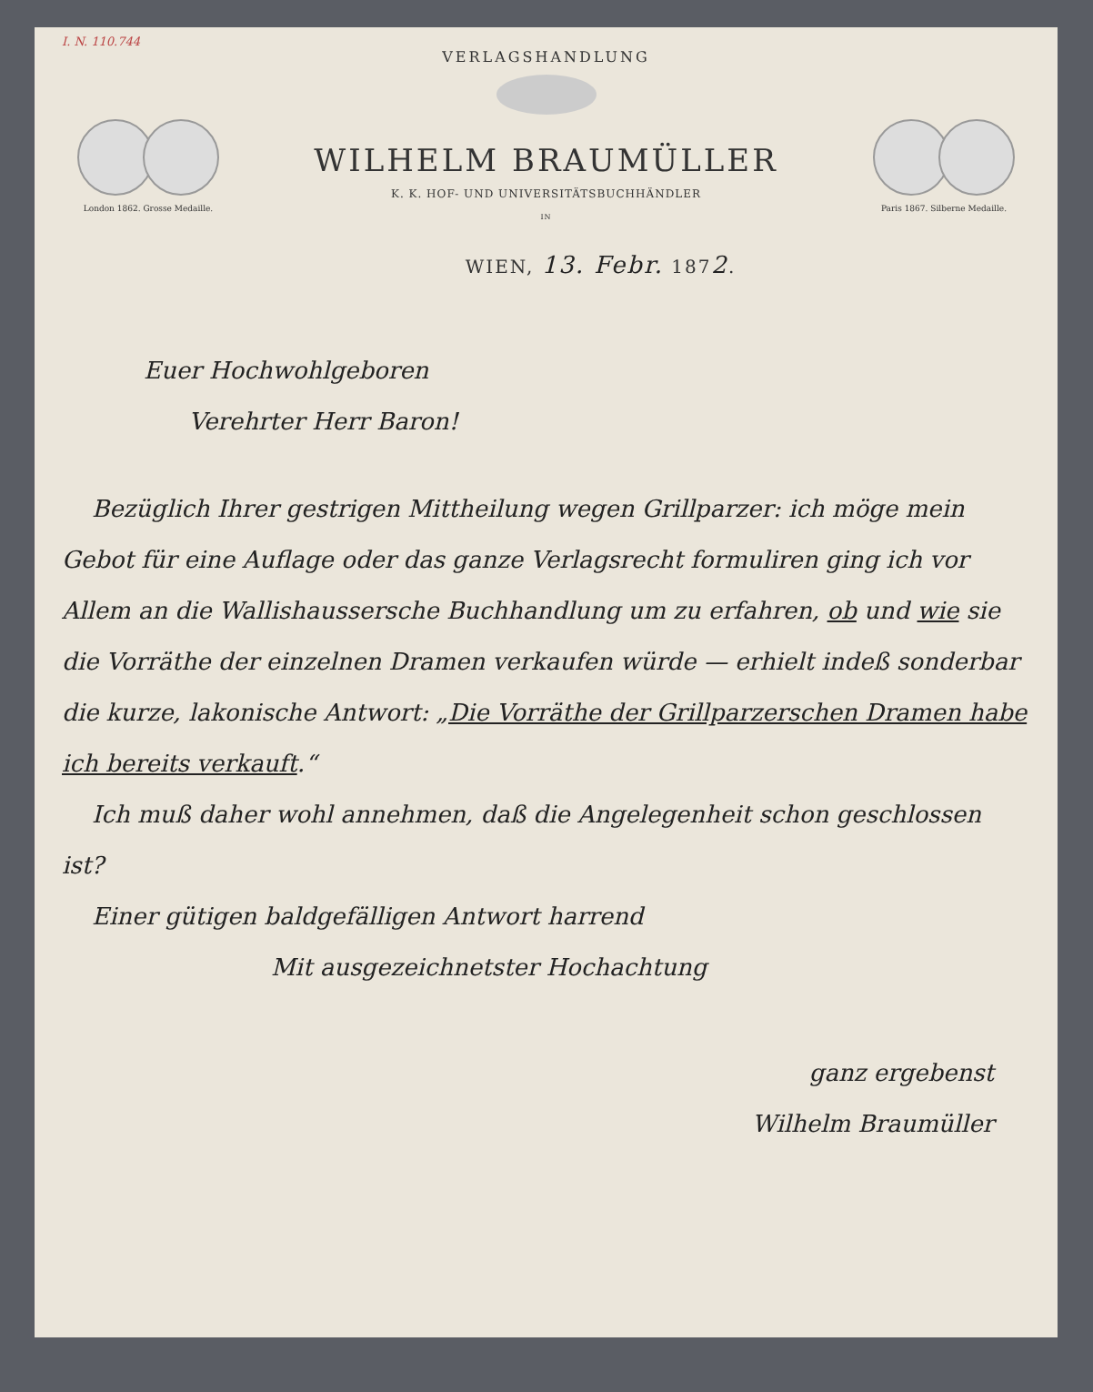I. N. 110.744
London 1862. Grosse Medaille.
VERLAGSHANDLUNG
WILHELM BRAUMÜLLER
K. K. HOF- UND UNIVERSITÄTSBUCHHÄNDLER
IN
Paris 1867. Silberne Medaille.
WIEN, 13. Febr. 1872.
Euer Hochwohlgeboren
Verehrter Herr Baron!
Bezüglich Ihrer gestrigen Mittheilung wegen Grillparzer: ich möge mein Gebot für eine Auflage oder das ganze Verlagsrecht formuliren ging ich vor Allem an die Wallishaussersche Buchhandlung um zu erfahren, ob und wie sie die Vorräthe der einzelnen Dramen verkaufen würde — erhielt indeß sonderbar die kurze, lakonische Antwort: „Die Vorräthe der Grillparzerschen Dramen habe ich bereits verkauft.“
Ich muß daher wohl annehmen, daß die Angelegenheit schon geschlossen ist?
Einer gütigen baldgefälligen Antwort harrend
Mit ausgezeichnetster Hochachtung
ganz ergebenst
Wilhelm Braumüller